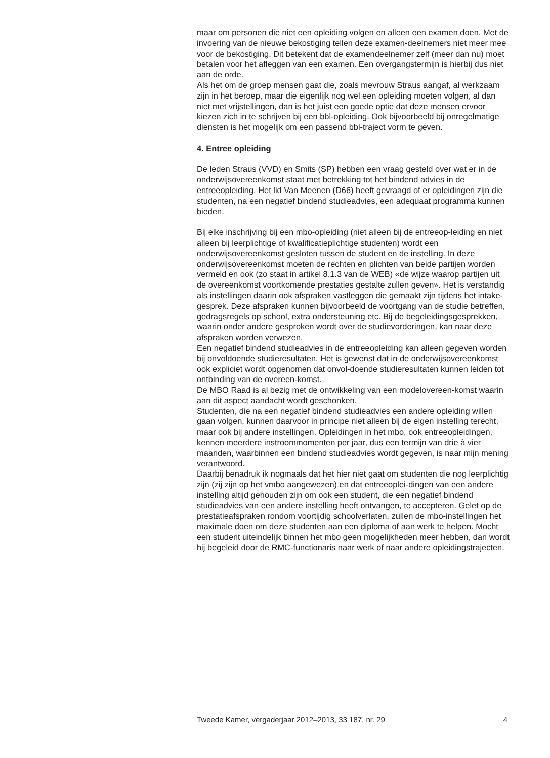maar om personen die niet een opleiding volgen en alleen een examen doen. Met de invoering van de nieuwe bekostiging tellen deze examen-deelnemers niet meer mee voor de bekostiging. Dit betekent dat de examendeelnemer zelf (meer dan nu) moet betalen voor het afleggen van een examen. Een overgangstermijn is hierbij dus niet aan de orde.
Als het om de groep mensen gaat die, zoals mevrouw Straus aangaf, al werkzaam zijn in het beroep, maar die eigenlijk nog wel een opleiding moeten volgen, al dan niet met vrijstellingen, dan is het juist een goede optie dat deze mensen ervoor kiezen zich in te schrijven bij een bbl-opleiding. Ook bijvoorbeeld bij onregelmatige diensten is het mogelijk om een passend bbl-traject vorm te geven.
4. Entree opleiding
De leden Straus (VVD) en Smits (SP) hebben een vraag gesteld over wat er in de onderwijsovereenkomst staat met betrekking tot het bindend advies in de entreeopleiding. Het lid Van Meenen (D66) heeft gevraagd of er opleidingen zijn die studenten, na een negatief bindend studieadvies, een adequaat programma kunnen bieden.
Bij elke inschrijving bij een mbo-opleiding (niet alleen bij de entreeop-leiding en niet alleen bij leerplichtige of kwalificatieplichtige studenten) wordt een onderwijsovereenkomst gesloten tussen de student en de instelling. In deze onderwijsovereenkomst moeten de rechten en plichten van beide partijen worden vermeld en ook (zo staat in artikel 8.1.3 van de WEB) «de wijze waarop partijen uit de overeenkomst voortkomende prestaties gestalte zullen geven». Het is verstandig als instellingen daarin ook afspraken vastleggen die gemaakt zijn tijdens het intake-gesprek. Deze afspraken kunnen bijvoorbeeld de voortgang van de studie betreffen, gedragsregels op school, extra ondersteuning etc. Bij de begeleidingsgesprekken, waarin onder andere gesproken wordt over de studievorderingen, kan naar deze afspraken worden verwezen.
Een negatief bindend studieadvies in de entreeopleiding kan alleen gegeven worden bij onvoldoende studieresultaten. Het is gewenst dat in de onderwijsovereenkomst ook expliciet wordt opgenomen dat onvol-doende studieresultaten kunnen leiden tot ontbinding van de overeen-komst.
De MBO Raad is al bezig met de ontwikkeling van een modelovereen-komst waarin aan dit aspect aandacht wordt geschonken.
Studenten, die na een negatief bindend studieadvies een andere opleiding willen gaan volgen, kunnen daarvoor in principe niet alleen bij de eigen instelling terecht, maar ook bij andere instellingen. Opleidingen in het mbo, ook entreeopleidingen, kennen meerdere instroommomenten per jaar, dus een termijn van drie à vier maanden, waarbinnen een bindend studieadvies wordt gegeven, is naar mijn mening verantwoord.
Daarbij benadruk ik nogmaals dat het hier niet gaat om studenten die nog leerplichtig zijn (zij zijn op het vmbo aangewezen) en dat entreeoplei-dingen van een andere instelling altijd gehouden zijn om ook een student, die een negatief bindend studieadvies van een andere instelling heeft ontvangen, te accepteren. Gelet op de prestatieafspraken rondom voortijdig schoolverlaten, zullen de mbo-instellingen het maximale doen om deze studenten aan een diploma of aan werk te helpen. Mocht een student uiteindelijk binnen het mbo geen mogelijkheden meer hebben, dan wordt hij begeleid door de RMC-functionaris naar werk of naar andere opleidingstrajecten.
Tweede Kamer, vergaderjaar 2012–2013, 33 187, nr. 29 4